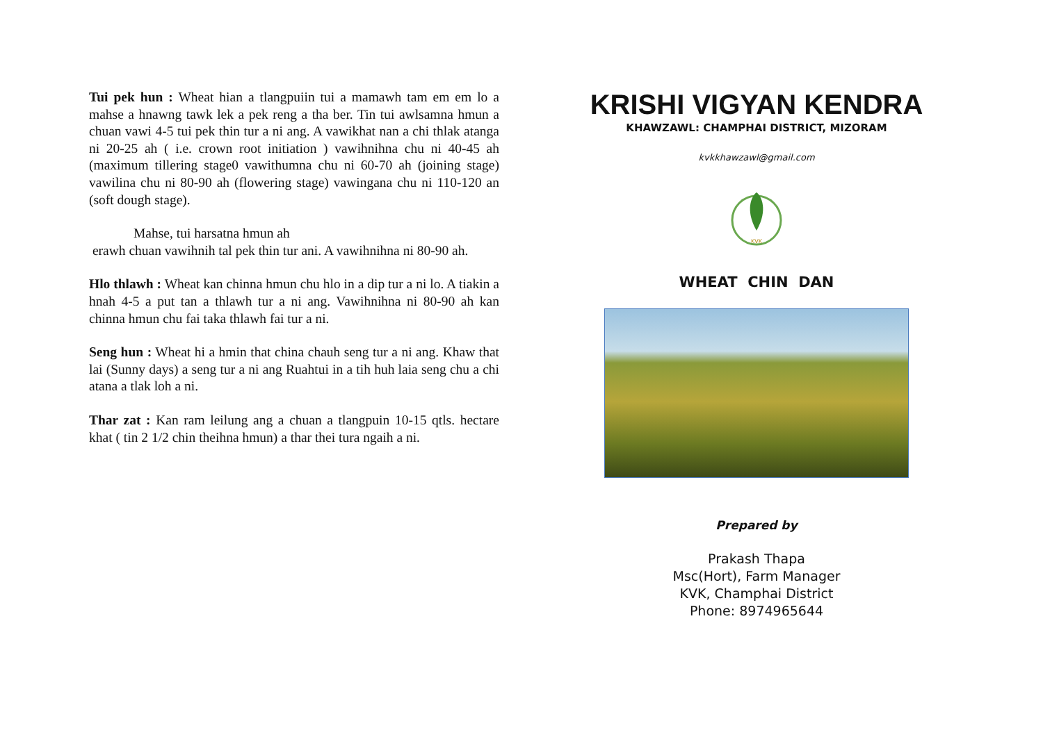Tui pek hun : Wheat hian a tlangpuiin tui a mamawh tam em em lo a mahse a hnawng tawk lek a pek reng a tha ber. Tin tui awlsamna hmun a chuan vawi 4-5 tui pek thin tur a ni ang. A vawikhat nan a chi thlak atanga ni 20-25 ah ( i.e. crown root initiation ) vawihnihna chu ni 40-45 ah (maximum tillering stage0 vawithumna chu ni 60-70 ah (joining stage) vawilina chu ni 80-90 ah (flowering stage) vawingana chu ni 110-120 an (soft dough stage).
Mahse, tui harsatna hmun ah
erawh chuan vawihnih tal pek thin tur ani. A vawihnihna ni 80-90 ah.
Hlo thlawh : Wheat kan chinna hmun chu hlo in a dip tur a ni lo. A tiakin a hnah 4-5 a put tan a thlawh tur a ni ang. Vawihnihna ni 80-90 ah kan chinna hmun chu fai taka thlawh fai tur a ni.
Seng hun : Wheat hi a hmin that china chauh seng tur a ni ang. Khaw that lai (Sunny days) a seng tur a ni ang Ruahtui in a tih huh laia seng chu a chi atana a tlak loh a ni.
Thar zat : Kan ram leilung ang a chuan a tlangpuin 10-15 qtls. hectare khat ( tin 2 1/2 chin theihna hmun) a thar thei tura ngaih a ni.
KRISHI VIGYAN KENDRA
KHAWZAWL: CHAMPHAI DISTRICT, MIZORAM
kvkkhawzawl@gmail.com
KVK
WHEAT CHIN DAN
Prepared by
Prakash Thapa
Msc(Hort), Farm Manager
KVK, Champhai District
Phone: 8974965644